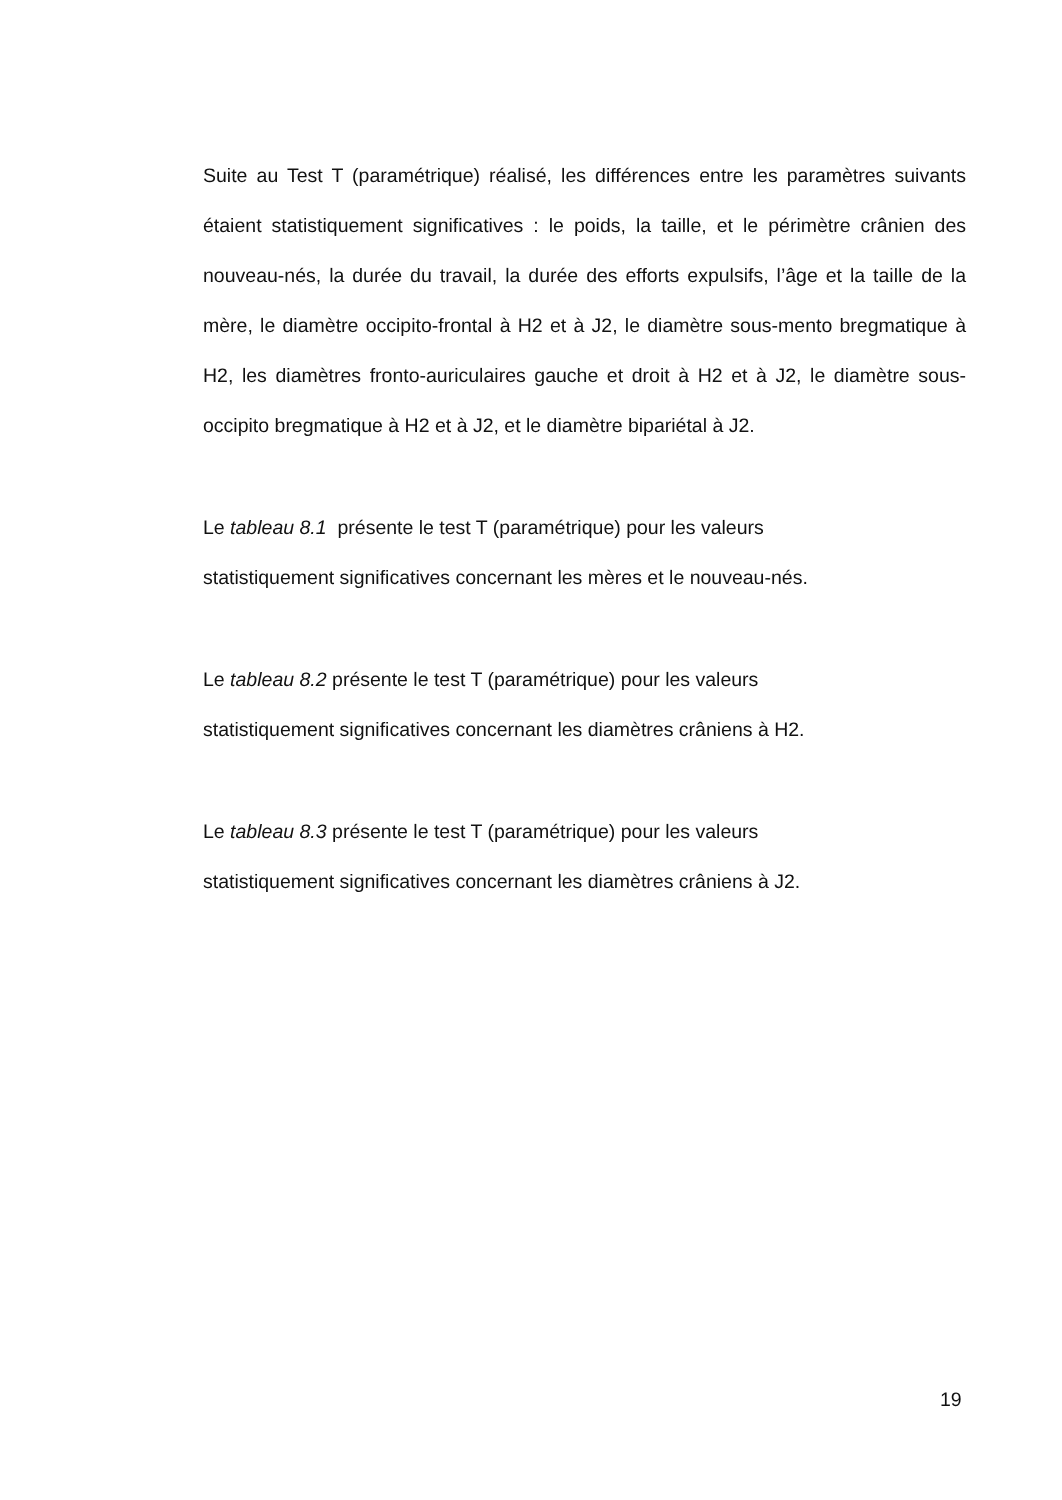Suite au Test T (paramétrique) réalisé, les différences entre les paramètres suivants étaient statistiquement significatives : le poids, la taille, et le périmètre crânien des nouveau-nés, la durée du travail, la durée des efforts expulsifs, l’âge et la taille de la mère, le diamètre occipito-frontal à H2 et à J2, le diamètre sous-mento bregmatique à H2, les diamètres fronto-auriculaires gauche et droit à H2 et à J2, le diamètre sous-occipito bregmatique à H2 et à J2, et le diamètre bipariétal à J2.
Le tableau 8.1 présente le test T (paramétrique) pour les valeurs
statistiquement significatives concernant les mères et le nouveau-nés.
Le tableau 8.2 présente le test T (paramétrique) pour les valeurs
statistiquement significatives concernant les diamètres crâniens à H2.
Le tableau 8.3 présente le test T (paramétrique) pour les valeurs
statistiquement significatives concernant les diamètres crâniens à J2.
19